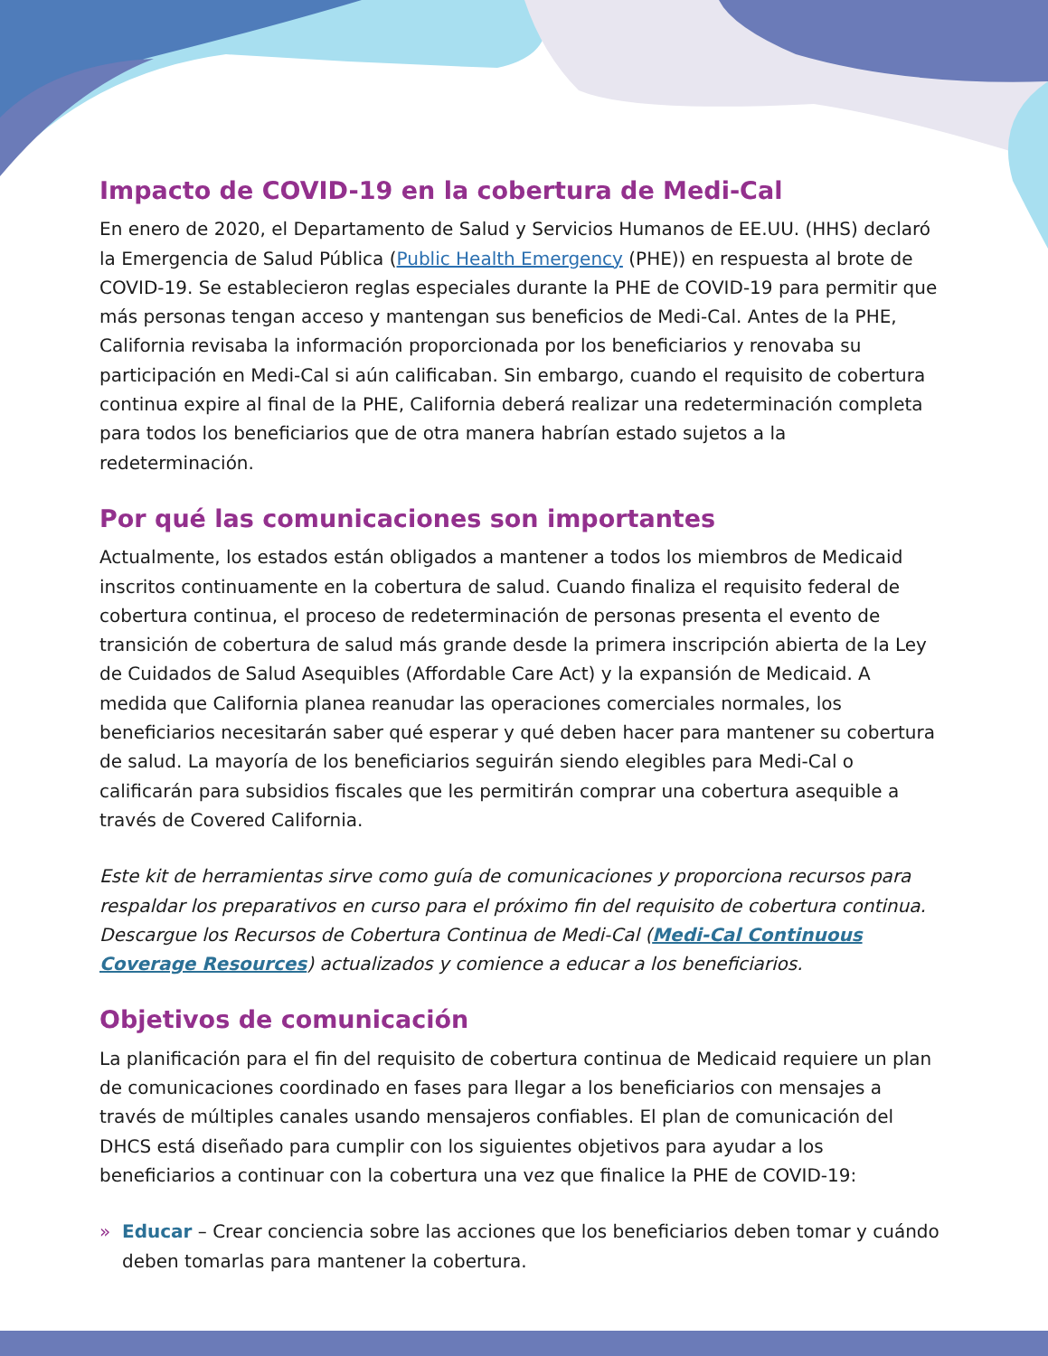Impacto de COVID-19 en la cobertura de Medi-Cal
En enero de 2020, el Departamento de Salud y Servicios Humanos de EE.UU. (HHS) declaró la Emergencia de Salud Pública (Public Health Emergency (PHE)) en respuesta al brote de COVID-19. Se establecieron reglas especiales durante la PHE de COVID-19 para permitir que más personas tengan acceso y mantengan sus beneficios de Medi-Cal. Antes de la PHE, California revisaba la información proporcionada por los beneficiarios y renovaba su participación en Medi-Cal si aún calificaban. Sin embargo, cuando el requisito de cobertura continua expire al final de la PHE, California deberá realizar una redeterminación completa para todos los beneficiarios que de otra manera habrían estado sujetos a la redeterminación.
Por qué las comunicaciones son importantes
Actualmente, los estados están obligados a mantener a todos los miembros de Medicaid inscritos continuamente en la cobertura de salud. Cuando finaliza el requisito federal de cobertura continua, el proceso de redeterminación de personas presenta el evento de transición de cobertura de salud más grande desde la primera inscripción abierta de la Ley de Cuidados de Salud Asequibles (Affordable Care Act) y la expansión de Medicaid. A medida que California planea reanudar las operaciones comerciales normales, los beneficiarios necesitarán saber qué esperar y qué deben hacer para mantener su cobertura de salud. La mayoría de los beneficiarios seguirán siendo elegibles para Medi-Cal o calificarán para subsidios fiscales que les permitirán comprar una cobertura asequible a través de Covered California.
Este kit de herramientas sirve como guía de comunicaciones y proporciona recursos para respaldar los preparativos en curso para el próximo fin del requisito de cobertura continua. Descargue los Recursos de Cobertura Continua de Medi-Cal (Medi-Cal Continuous Coverage Resources) actualizados y comience a educar a los beneficiarios.
Objetivos de comunicación
La planificación para el fin del requisito de cobertura continua de Medicaid requiere un plan de comunicaciones coordinado en fases para llegar a los beneficiarios con mensajes a través de múltiples canales usando mensajeros confiables. El plan de comunicación del DHCS está diseñado para cumplir con los siguientes objetivos para ayudar a los beneficiarios a continuar con la cobertura una vez que finalice la PHE de COVID-19:
» Educar – Crear conciencia sobre las acciones que los beneficiarios deben tomar y cuándo deben tomarlas para mantener la cobertura.